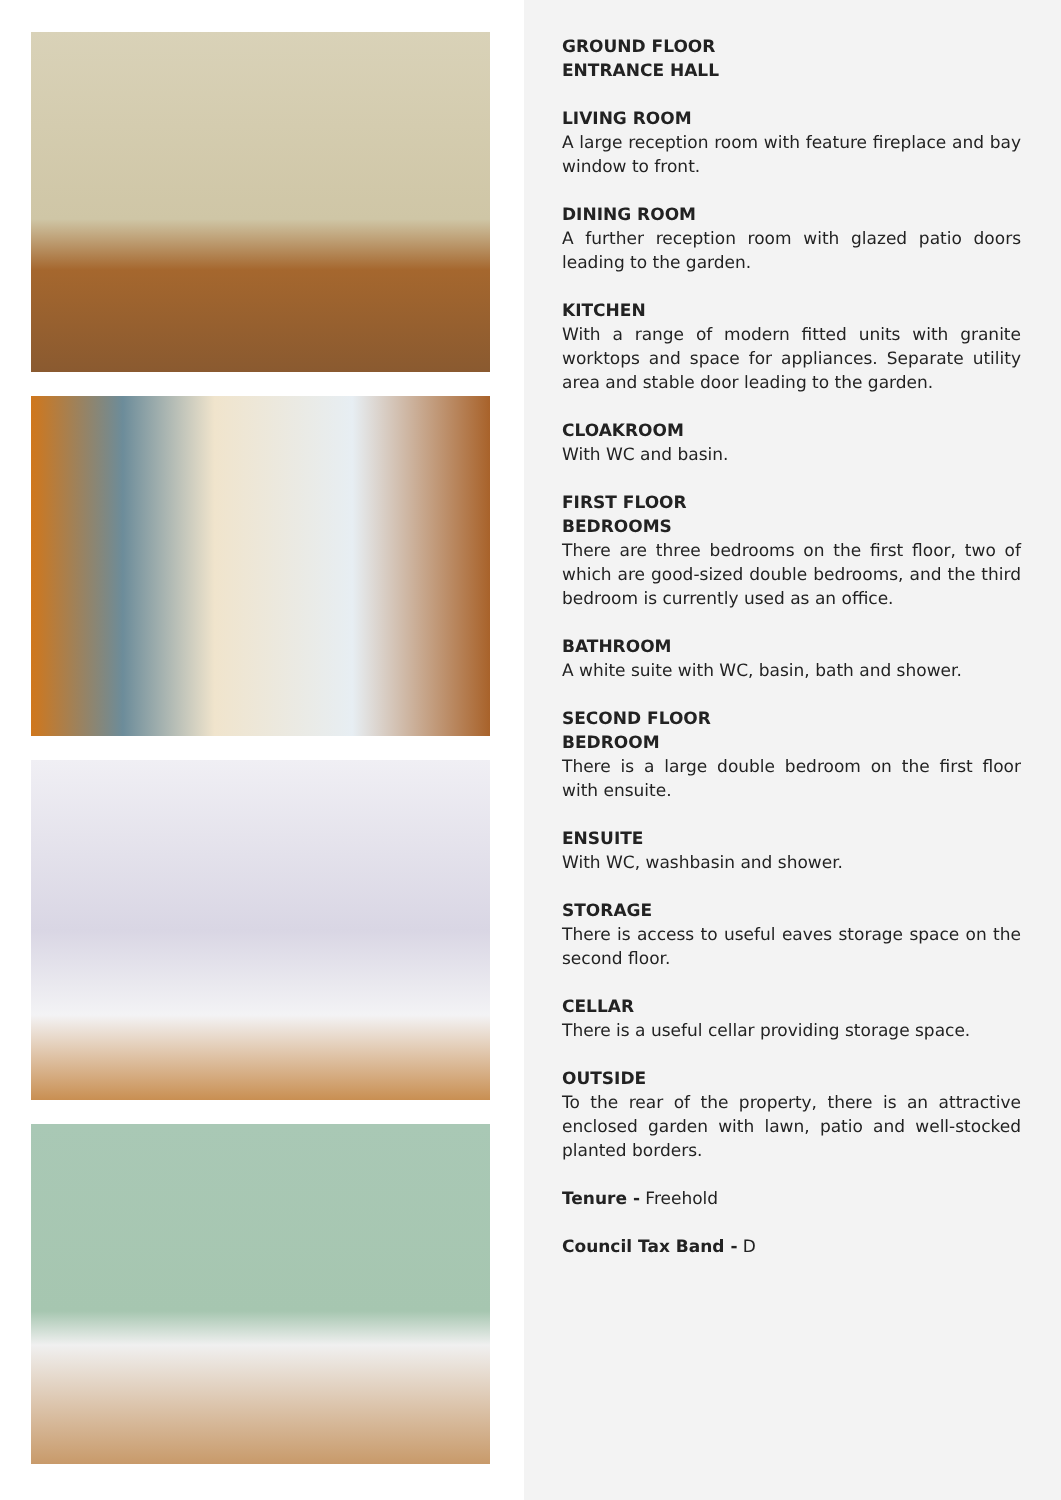GROUND FLOOR
ENTRANCE HALL
LIVING ROOM
A large reception room with feature fireplace and bay window to front.
DINING ROOM
A further reception room with glazed patio doors leading to the garden.
KITCHEN
With a range of modern fitted units with granite worktops and space for appliances. Separate utility area and stable door leading to the garden.
CLOAKROOM
With WC and basin.
FIRST FLOOR
BEDROOMS
There are three bedrooms on the first floor, two of which are good-sized double bedrooms, and the third bedroom is currently used as an office.
BATHROOM
A white suite with WC, basin, bath and shower.
SECOND FLOOR
BEDROOM
There is a large double bedroom on the first floor with ensuite.
ENSUITE
With WC, washbasin and shower.
STORAGE
There is access to useful eaves storage space on the second floor.
CELLAR
There is a useful cellar providing storage space.
OUTSIDE
To the rear of the property, there is an attractive enclosed garden with lawn, patio and well-stocked planted borders.
Tenure - Freehold
Council Tax Band - D